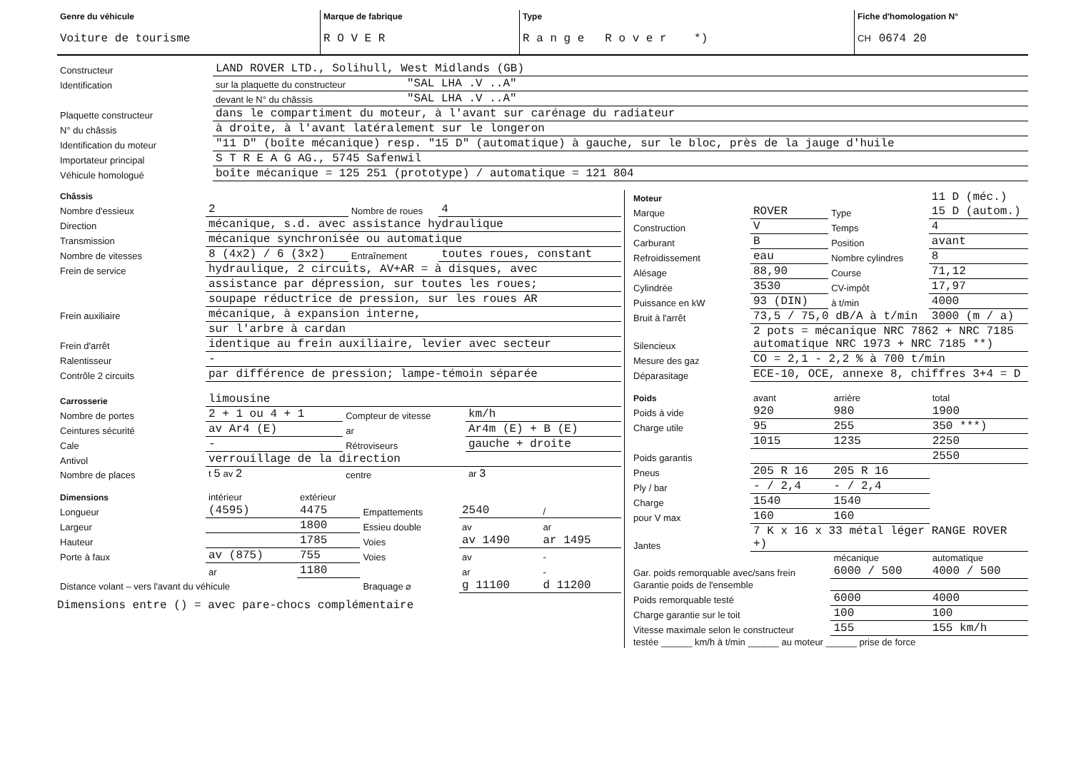| Genre du véhicule Voiture de tourisme | Marque de fabrique R O V E R | Type R a n g e R o v e r *) | Fiche d'homologation N° CH 0674 20 |
| Constructeur | LAND ROVER LTD., Solihull, West Midlands (GB) | |
| Identification | sur la plaquette du constructeur | "SAL LHA .V ..A" |
| | devant le N° du châssis | "SAL LHA .V ..A" |
| Plaquette constructeur | dans le compartiment du moteur, à l'avant sur carénage du radiateur | |
| N° du châssis | à droite, à l'avant latéralement sur le longeron | |
| Identification du moteur | "11 D" (boîte mécanique) resp. "15 D" (automatique) à gauche, sur le bloc, près de la jauge d'huile | |
| Importateur principal | S T R E A G AG., 5745 Safenwil | |
| Véhicule homologué | boîte mécanique = 125 251 (prototype) / automatique = 121 804 | |
| Châssis | | | |
| Nombre d'essieux | 2 | Nombre de roues | 4 |
| Direction | mécanique, s.d. avec assistance hydraulique | | |
| Transmission | mécanique synchronisée ou automatique | | |
| Nombre de vitesses | 8 (4x2) / 6 (3x2) | Entraînement | toutes roues, constant |
| Frein de service | hydraulique, 2 circuits, AV+AR = à disques, avec | | |
| | assistance par dépression, sur toutes les roues; | | |
| | soupape réductrice de pression, sur les roues AR | | |
| Frein auxiliaire | mécanique, à expansion interne, | | |
| | sur l'arbre à cardan | | |
| Frein d'arrêt | identique au frein auxiliaire, levier avec secteur | | |
| Ralentisseur | - | | |
| Contrôle 2 circuits | par différence de pression; lampe-témoin séparée | | |
| Carrosserie | limousine | | |
| Nombre de portes | 2 + 1 ou 4 + 1 | Compteur de vitesse | km/h |
| Ceintures sécurité | av Ar4 (E) | ar | Ar4m (E) + B (E) |
| Cale | - | Rétroviseurs | gauche + droite |
| Antivol | verrouillage de la direction | | |
| Nombre de places | t 5 av 2 | centre | ar 3 |
| Dimensions | intérieur | extérieur | | | |
| Longueur | (4595) | 4475 | Empattements | 2540 | / |
| Largeur | | 1800 | Essieu double | av | ar |
| Hauteur | | 1785 | Voies | av 1490 | ar 1495 |
| Porte à faux | av (875) | 755 | Voies | av | - |
| | ar | 1180 | | ar | - |
| Distance volant – vers l'avant du véhicule | | | Braquage ⌀ | g 11100 | d 11200 |
Dimensions entre () = avec pare-chocs complémentaire
| Moteur | | | 11 D (méc.) |
| Marque | ROVER | Type | 15 D (autom.) |
| Construction | V | Temps | 4 |
| Carburant | B | Position | avant |
| Refroidissement | eau | Nombre cylindres | 8 |
| Alésage | 88,90 | Course | 71,12 |
| Cylindrée | 3530 | CV-impôt | 17,97 |
| Puissance en kW | 93 (DIN) | à t/min | 4000 |
| Bruit à l'arrêt | 73,5 / 75,0 dB/A à t/min | | 3000 (m / a) |
| Silencieux | 2 pots = mécanique NRC 7862 + NRC 7185 automatique NRC 1973 + NRC 7185 **) | | |
| Mesure des gaz | CO = 2,1 - 2,2 % à 700 t/min | | |
| Déparasitage | ECE-10, OCE, annexe 8, chiffres 3+4 = D | | |
| Poids | avant | arrière | total |
| Poids à vide | 920 | 980 | 1900 |
| Charge utile | 95 | 255 | 350 ***) |
| | 1015 | 1235 | 2250 |
| Poids garantis | | | 2550 |
| Pneus | 205 R 16 | 205 R 16 | |
| Ply / bar | - / 2,4 | - / 2,4 | |
| Charge | 1540 | 1540 | |
| pour V max | 160 | 160 | |
| Jantes | 7 K x 16 x 33 métal léger RANGE ROVER +) | | |
| | | mécanique | automatique |
| Gar. poids remorquable avec/sans frein | | 6000 / 500 | 4000 / 500 |
| Garantie poids de l'ensemble | | | |
| Poids remorquable testé | | 6000 | 4000 |
| Charge garantie sur le toit | | 100 | 100 |
| Vitesse maximale selon le constructeur | | 155 | 155 km/h |
| testée ______ km/h à t/min ______ au moteur ______ prise de force | | | |